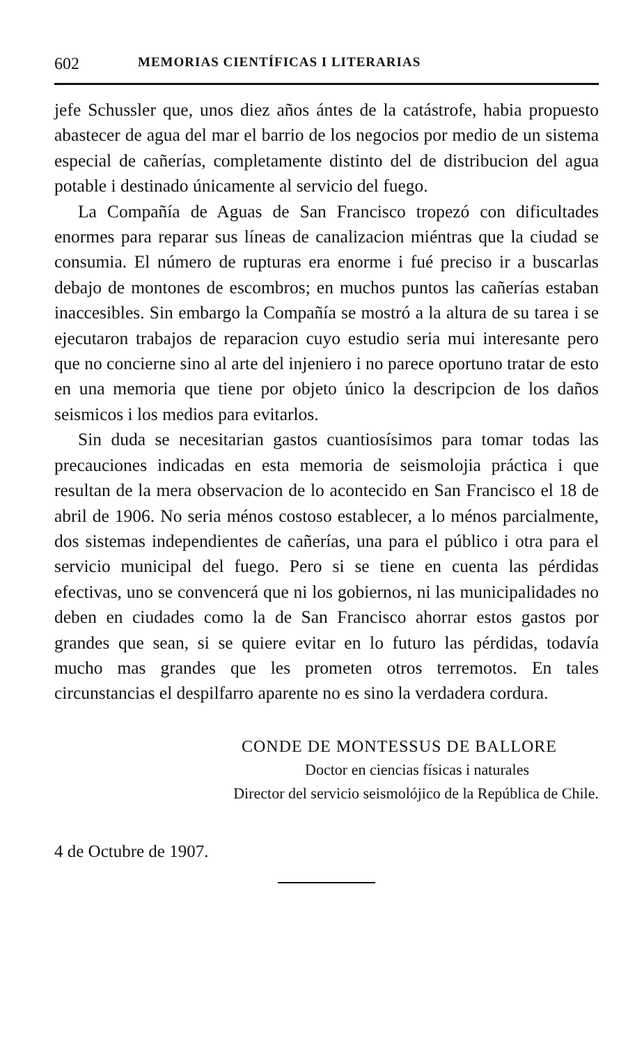602 MEMORIAS CIENTÍFICAS I LITERARIAS
jefe Schussler que, unos diez años ántes de la catástrofe, habia propuesto abastecer de agua del mar el barrio de los negocios por medio de un sistema especial de cañerías, completamente distinto del de distribucion del agua potable i destinado únicamente al servicio del fuego.
La Compañía de Aguas de San Francisco tropezó con dificultades enormes para reparar sus líneas de canalizacion miéntras que la ciudad se consumia. El número de rupturas era enorme i fué preciso ir a buscarlas debajo de montones de escombros; en muchos puntos las cañerías estaban inaccesibles. Sin embargo la Compañía se mostró a la altura de su tarea i se ejecutaron trabajos de reparacion cuyo estudio seria mui interesante pero que no concierne sino al arte del injeniero i no parece oportuno tratar de esto en una memoria que tiene por objeto único la descripcion de los daños seismicos i los medios para evitarlos.
Sin duda se necesitarian gastos cuantiosísimos para tomar todas las precauciones indicadas en esta memoria de seismolojia práctica i que resultan de la mera observacion de lo acontecido en San Francisco el 18 de abril de 1906. No seria ménos costoso establecer, a lo ménos parcialmente, dos sistemas independientes de cañerías, una para el público i otra para el servicio municipal del fuego. Pero si se tiene en cuenta las pérdidas efectivas, uno se convencerá que ni los gobiernos, ni las municipalidades no deben en ciudades como la de San Francisco ahorrar estos gastos por grandes que sean, si se quiere evitar en lo futuro las pérdidas, todavía mucho mas grandes que les prometen otros terremotos. En tales circunstancias el despilfarro aparente no es sino la verdadera cordura.
CONDE DE MONTESSUS DE BALLORE
Doctor en ciencias físicas i naturales
Director del servicio seismolójico de la República de Chile.
4 de Octubre de 1907.